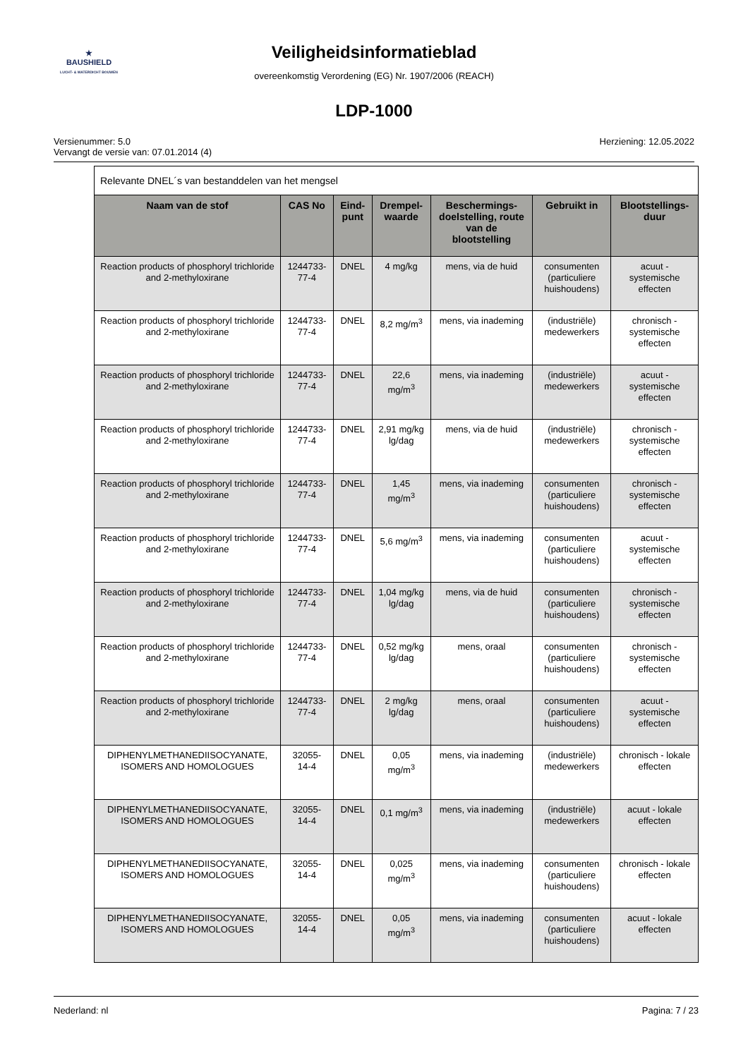★
BAUSHIELD
LUCHT- & WATERDICHT BOUWEN
Veiligheidsinformatieblad
overeenkomstig Verordening (EG) Nr. 1907/2006 (REACH)
LDP-1000
Versienummer: 5.0
Vervangt de versie van: 07.01.2014 (4)
Herziening: 12.05.2022
| Relevante DNEL´s van bestanddelen van het mengsel | | | | | | |
| Naam van de stof | CAS No | Eind-punt | Drempel-waarde | Beschermings-doelstelling, route van de blootstelling | Gebruikt in | Blootstellings-duur |
| Reaction products of phosphoryl trichloride and 2-methyloxirane | 1244733-77-4 | DNEL | 4 mg/kg | mens, via de huid | consumenten (particuliere huishoudens) | acuut - systemische effecten |
| Reaction products of phosphoryl trichloride and 2-methyloxirane | 1244733-77-4 | DNEL | 8,2 mg/m<sup>3</sup> | mens, via inademing | (industriële) medewerkers | chronisch - systemische effecten |
| Reaction products of phosphoryl trichloride and 2-methyloxirane | 1244733-77-4 | DNEL | 22,6 mg/m<sup>3</sup> | mens, via inademing | (industriële) medewerkers | acuut - systemische effecten |
| Reaction products of phosphoryl trichloride and 2-methyloxirane | 1244733-77-4 | DNEL | 2,91 mg/kg lg/dag | mens, via de huid | (industriële) medewerkers | chronisch - systemische effecten |
| Reaction products of phosphoryl trichloride and 2-methyloxirane | 1244733-77-4 | DNEL | 1,45 mg/m<sup>3</sup> | mens, via inademing | consumenten (particuliere huishoudens) | chronisch - systemische effecten |
| Reaction products of phosphoryl trichloride and 2-methyloxirane | 1244733-77-4 | DNEL | 5,6 mg/m<sup>3</sup> | mens, via inademing | consumenten (particuliere huishoudens) | acuut - systemische effecten |
| Reaction products of phosphoryl trichloride and 2-methyloxirane | 1244733-77-4 | DNEL | 1,04 mg/kg lg/dag | mens, via de huid | consumenten (particuliere huishoudens) | chronisch - systemische effecten |
| Reaction products of phosphoryl trichloride and 2-methyloxirane | 1244733-77-4 | DNEL | 0,52 mg/kg lg/dag | mens, oraal | consumenten (particuliere huishoudens) | chronisch - systemische effecten |
| Reaction products of phosphoryl trichloride and 2-methyloxirane | 1244733-77-4 | DNEL | 2 mg/kg lg/dag | mens, oraal | consumenten (particuliere huishoudens) | acuut - systemische effecten |
| DIPHENYLMETHANEDIISOCYANATE, ISOMERS AND HOMOLOGUES | 32055-14-4 | DNEL | 0,05 mg/m<sup>3</sup> | mens, via inademing | (industriële) medewerkers | chronisch - lokale effecten |
| DIPHENYLMETHANEDIISOCYANATE, ISOMERS AND HOMOLOGUES | 32055-14-4 | DNEL | 0,1 mg/m<sup>3</sup> | mens, via inademing | (industriële) medewerkers | acuut - lokale effecten |
| DIPHENYLMETHANEDIISOCYANATE, ISOMERS AND HOMOLOGUES | 32055-14-4 | DNEL | 0,025 mg/m<sup>3</sup> | mens, via inademing | consumenten (particuliere huishoudens) | chronisch - lokale effecten |
| DIPHENYLMETHANEDIISOCYANATE, ISOMERS AND HOMOLOGUES | 32055-14-4 | DNEL | 0,05 mg/m<sup>3</sup> | mens, via inademing | consumenten (particuliere huishoudens) | acuut - lokale effecten |
Nederland: nl Pagina: 7 / 23